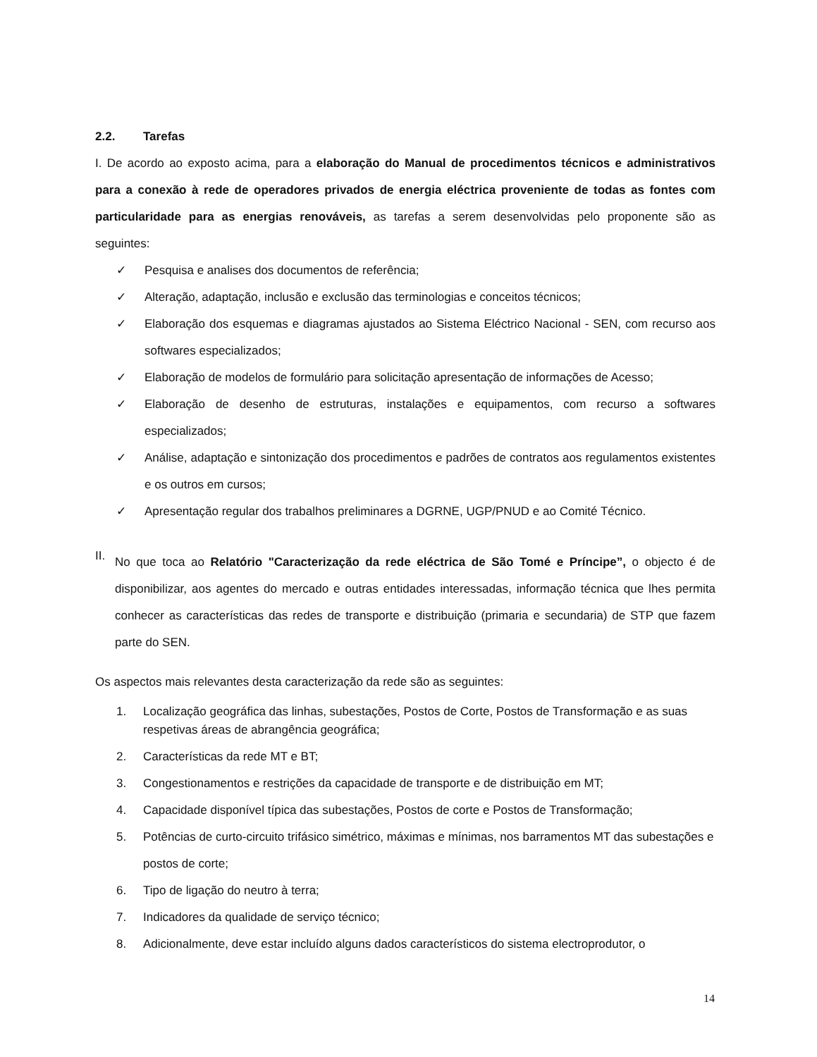2.2. Tarefas
I. De acordo ao exposto acima, para a elaboração do Manual de procedimentos técnicos e administrativos para a conexão à rede de operadores privados de energia eléctrica proveniente de todas as fontes com particularidade para as energias renováveis, as tarefas a serem desenvolvidas pelo proponente são as seguintes:
✓ Pesquisa e analises dos documentos de referência;
✓ Alteração, adaptação, inclusão e exclusão das terminologias e conceitos técnicos;
✓ Elaboração dos esquemas e diagramas ajustados ao Sistema Eléctrico Nacional - SEN, com recurso aos softwares especializados;
✓ Elaboração de modelos de formulário para solicitação apresentação de informações de Acesso;
✓ Elaboração de desenho de estruturas, instalações e equipamentos, com recurso a softwares especializados;
✓ Análise, adaptação e sintonização dos procedimentos e padrões de contratos aos regulamentos existentes e os outros em cursos;
✓ Apresentação regular dos trabalhos preliminares a DGRNE, UGP/PNUD e ao Comité Técnico.
II.
No que toca ao Relatório "Caracterização da rede eléctrica de São Tomé e Príncipe”, o objecto é de disponibilizar, aos agentes do mercado e outras entidades interessadas, informação técnica que lhes permita conhecer as características das redes de transporte e distribuição (primaria e secundaria) de STP que fazem parte do SEN.
Os aspectos mais relevantes desta caracterização da rede são as seguintes:
1. Localização geográfica das linhas, subestações, Postos de Corte, Postos de Transformação e as suas respetivas áreas de abrangência geográfica;
2. Características da rede MT e BT;
3. Congestionamentos e restrições da capacidade de transporte e de distribuição em MT;
4. Capacidade disponível típica das subestações, Postos de corte e Postos de Transformação;
5. Potências de curto-circuito trifásico simétrico, máximas e mínimas, nos barramentos MT das subestações e postos de corte;
6. Tipo de ligação do neutro à terra;
7. Indicadores da qualidade de serviço técnico;
8. Adicionalmente, deve estar incluído alguns dados característicos do sistema electroprodutor, o
14